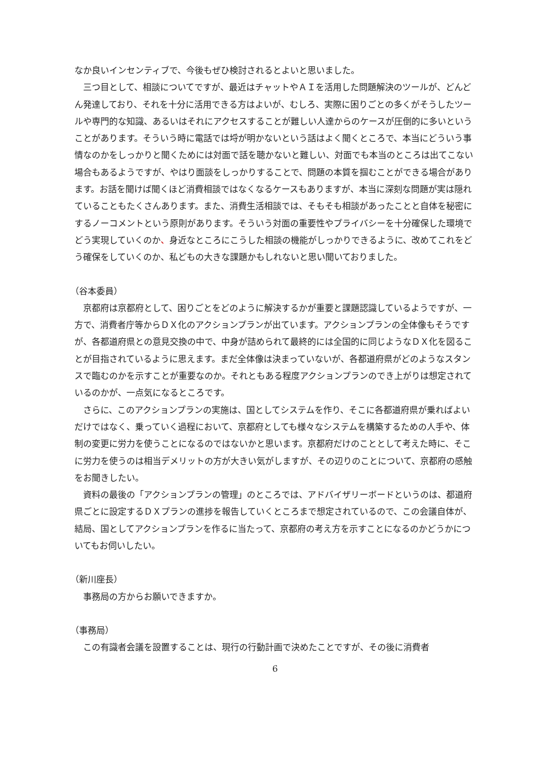なか良いインセンティブで、今後もぜひ検討されるとよいと思いました。
三つ目として、相談についてですが、最近はチャットやＡＩを活用した問題解決のツールが、どんどん発達しており、それを十分に活用できる方はよいが、むしろ、実際に困りごとの多くがそうしたツールや専門的な知識、あるいはそれにアクセスすることが難しい人達からのケースが圧倒的に多いということがあります。そういう時に電話では埒が明かないという話はよく聞くところで、本当にどういう事情なのかをしっかりと聞くためには対面で話を聴かないと難しい、対面でも本当のところは出てこない場合もあるようですが、やはり面談をしっかりすることで、問題の本質を掴むことができる場合があります。お話を聞けば聞くほど消費相談ではなくなるケースもありますが、本当に深刻な問題が実は隠れていることもたくさんあります。また、消費生活相談では、そもそも相談があったことと自体を秘密にするノーコメントという原則があります。そういう対面の重要性やプライバシーを十分確保した環境でどう実現していくのか、身近なところにこうした相談の機能がしっかりできるように、改めてこれをどう確保をしていくのか、私どもの大きな課題かもしれないと思い聞いておりました。
（谷本委員）
京都府は京都府として、困りごとをどのように解決するかが重要と課題認識しているようですが、一方で、消費者庁等からＤＸ化のアクションプランが出ています。アクションプランの全体像もそうですが、各都道府県との意見交換の中で、中身が詰められて最終的には全国的に同じようなＤＸ化を図ることが目指されているように思えます。まだ全体像は決まっていないが、各都道府県がどのようなスタンスで臨むのかを示すことが重要なのか。それともある程度アクションプランのでき上がりは想定されているのかが、一点気になるところです。
さらに、このアクションプランの実施は、国としてシステムを作り、そこに各都道府県が乗ればよいだけではなく、乗っていく過程において、京都府としても様々なシステムを構築するための人手や、体制の変更に労力を使うことになるのではないかと思います。京都府だけのこととして考えた時に、そこに労力を使うのは相当デメリットの方が大きい気がしますが、その辺りのことについて、京都府の感触をお聞きしたい。
資料の最後の「アクションプランの管理」のところでは、アドバイザリーボードというのは、都道府県ごとに設定するＤＸプランの進捗を報告していくところまで想定されているので、この会議自体が、結局、国としてアクションプランを作るに当たって、京都府の考え方を示すことになるのかどうかについてもお伺いしたい。
（新川座長）
事務局の方からお願いできますか。
（事務局）
この有識者会議を設置することは、現行の行動計画で決めたことですが、その後に消費者
6